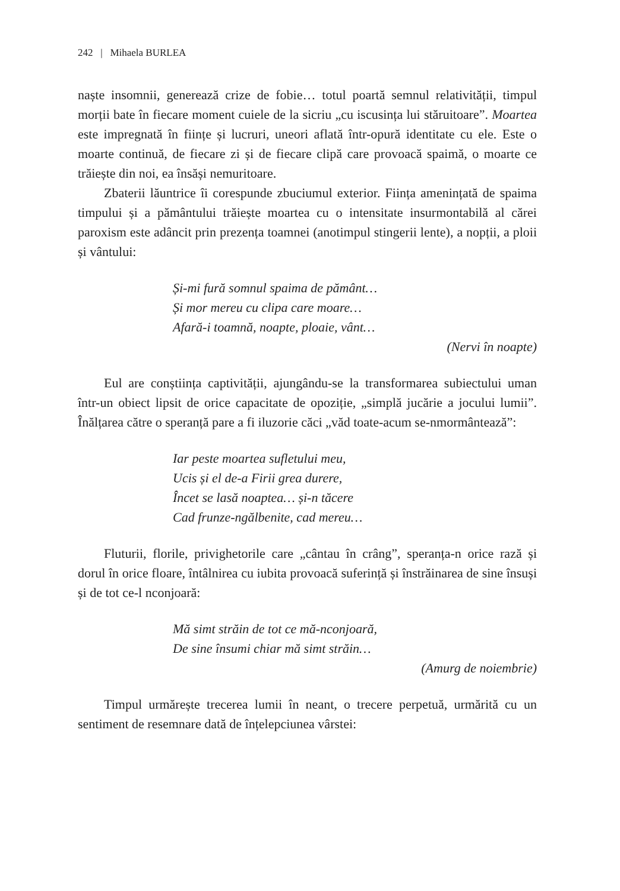242 | Mihaela BURLEA
naște insomnii, generează crize de fobie… totul poartă semnul relativității, timpul morții bate în fiecare moment cuiele de la sicriu „cu iscusința lui stăruitoare”. Moartea este impregnată în ființe și lucruri, uneori aflată într-opură identitate cu ele. Este o moarte continuă, de fiecare zi și de fiecare clipă care provoacă spaimă, o moarte ce trăiește din noi, ea însăși nemuritoare.
Zbaterii lăuntrice îi corespunde zbuciumul exterior. Ființa amenințată de spaima timpului și a pământului trăiește moartea cu o intensitate insurmontabilă al cărei paroxism este adâncit prin prezența toamnei (anotimpul stingerii lente), a nopții, a ploii și vântului:
Și-mi fură somnul spaima de pământ…
Și mor mereu cu clipa care moare…
Afară-i toamnă, noapte, ploaie, vânt…
(Nervi în noapte)
Eul are conștiința captivității, ajungându-se la transformarea subiectului uman într-un obiect lipsit de orice capacitate de opoziție, „simplă jucărie a jocului lumii”. Înălțarea către o speranță pare a fi iluzorie căci „văd toate-acum se-nmormântează”:
Iar peste moartea sufletului meu,
Ucis și el de-a Firii grea durere,
Încet se lasă noaptea… și-n tăcere
Cad frunze-ngălbenite, cad mereu…
Fluturii, florile, privighetorile care „cântau în crâng”, speranța-n orice rază și dorul în orice floare, întâlnirea cu iubita provoacă suferință și înstrăinarea de sine însuși și de tot ce-l nconjoară:
Mă simt străin de tot ce mă-nconjoară,
De sine însumi chiar mă simt străin…
(Amurg de noiembrie)
Timpul urmărește trecerea lumii în neant, o trecere perpetuă, urmărită cu un sentiment de resemnare dată de înțelepciunea vârstei: